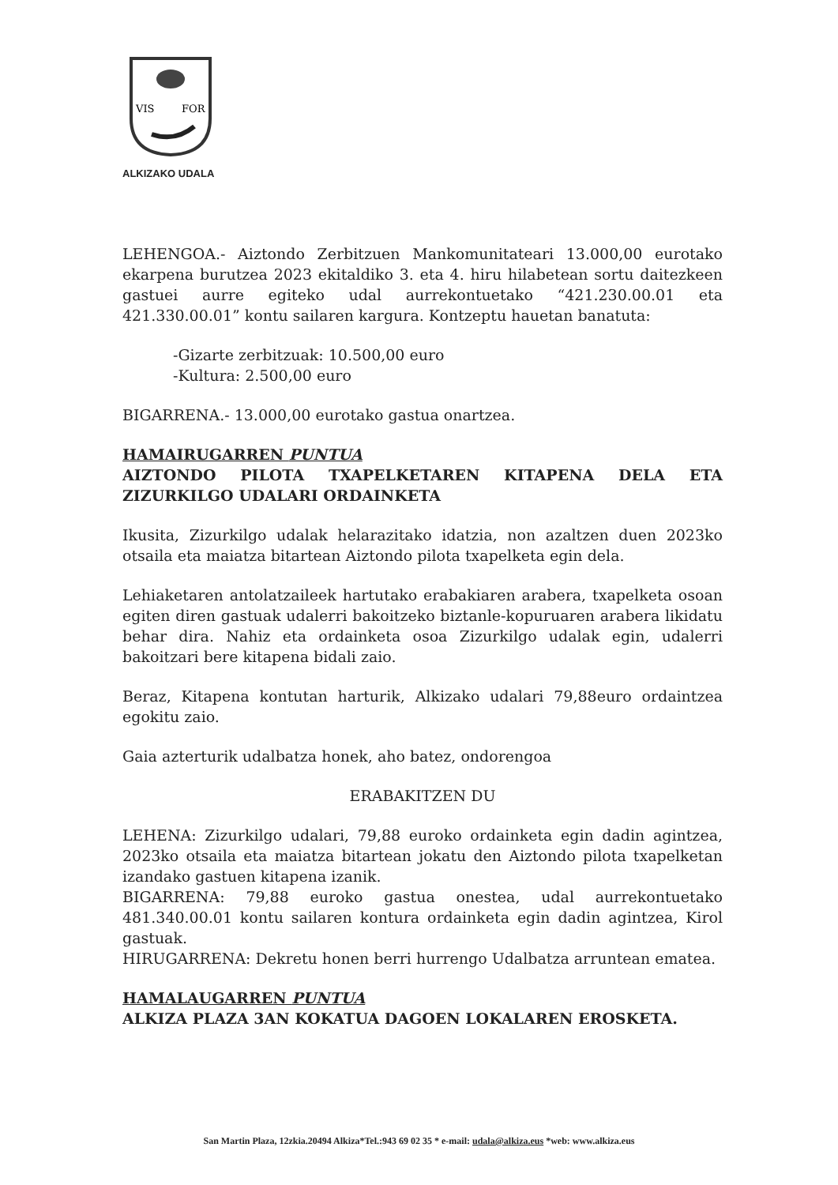VIS
FOR
ALKIZAKO UDALA
LEHENGOA.- Aiztondo Zerbitzuen Mankomunitateari 13.000,00 eurotako ekarpena burutzea 2023 ekitaldiko 3. eta 4. hiru hilabetean sortu daitezkeen gastuei aurre egiteko udal aurrekontuetako “421.230.00.01 eta 421.330.00.01” kontu sailaren kargura. Kontzeptu hauetan banatuta:
-Gizarte zerbitzuak: 10.500,00 euro
-Kultura: 2.500,00 euro
BIGARRENA.- 13.000,00 eurotako gastua onartzea.
HAMAIRUGARREN PUNTUA
AIZTONDO PILOTA TXAPELKETAREN KITAPENA DELA ETA ZIZURKILGO UDALARI ORDAINKETA
Ikusita, Zizurkilgo udalak helarazitako idatzia, non azaltzen duen 2023ko otsaila eta maiatza bitartean Aiztondo pilota txapelketa egin dela.
Lehiaketaren antolatzaileek hartutako erabakiaren arabera, txapelketa osoan egiten diren gastuak udalerri bakoitzeko biztanle-kopuruaren arabera likidatu behar dira. Nahiz eta ordainketa osoa Zizurkilgo udalak egin, udalerri bakoitzari bere kitapena bidali zaio.
Beraz, Kitapena kontutan harturik, Alkizako udalari 79,88euro ordaintzea egokitu zaio.
Gaia azterturik udalbatza honek, aho batez, ondorengoa
ERABAKITZEN DU
LEHENA: Zizurkilgo udalari, 79,88 euroko ordainketa egin dadin agintzea, 2023ko otsaila eta maiatza bitartean jokatu den Aiztondo pilota txapelketan izandako gastuen kitapena izanik.
BIGARRENA: 79,88 euroko gastua onestea, udal aurrekontuetako 481.340.00.01 kontu sailaren kontura ordainketa egin dadin agintzea, Kirol gastuak.
HIRUGARRENA: Dekretu honen berri hurrengo Udalbatza arruntean ematea.
HAMALAUGARREN PUNTUA
ALKIZA PLAZA 3AN KOKATUA DAGOEN LOKALAREN EROSKETA.
San Martin Plaza, 12zkia.20494 Alkiza*Tel.:943 69 02 35 * e-mail: udala@alkiza.eus *web: www.alkiza.eus